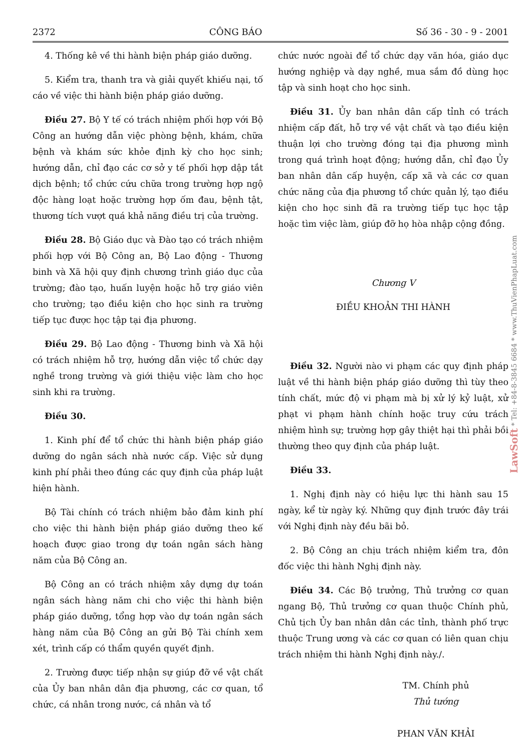2372 CÔNG BÁO Số 36 - 30 - 9 - 2001
4. Thống kê về thi hành biện pháp giáo dưỡng.
5. Kiểm tra, thanh tra và giải quyết khiếu nại, tố cáo về việc thi hành biện pháp giáo dưỡng.
Điều 27. Bộ Y tế có trách nhiệm phối hợp với Bộ Công an hướng dẫn việc phòng bệnh, khám, chữa bệnh và khám sức khỏe định kỳ cho học sinh; hướng dẫn, chỉ đạo các cơ sở y tế phối hợp dập tắt dịch bệnh; tổ chức cứu chữa trong trường hợp ngộ độc hàng loạt hoặc trường hợp ốm đau, bệnh tật, thương tích vượt quá khả năng điều trị của trường.
Điều 28. Bộ Giáo dục và Đào tạo có trách nhiệm phối hợp với Bộ Công an, Bộ Lao động - Thương binh và Xã hội quy định chương trình giáo dục của trường; đào tạo, huấn luyện hoặc hỗ trợ giáo viên cho trường; tạo điều kiện cho học sinh ra trường tiếp tục được học tập tại địa phương.
Điều 29. Bộ Lao động - Thương binh và Xã hội có trách nhiệm hỗ trợ, hướng dẫn việc tổ chức dạy nghề trong trường và giới thiệu việc làm cho học sinh khi ra trường.
Điều 30.
1. Kinh phí để tổ chức thi hành biện pháp giáo dưỡng do ngân sách nhà nước cấp. Việc sử dụng kinh phí phải theo đúng các quy định của pháp luật hiện hành.
Bộ Tài chính có trách nhiệm bảo đảm kinh phí cho việc thi hành biện pháp giáo dưỡng theo kế hoạch được giao trong dự toán ngân sách hàng năm của Bộ Công an.
Bộ Công an có trách nhiệm xây dựng dự toán ngân sách hàng năm chi cho việc thi hành biện pháp giáo dưỡng, tổng hợp vào dự toán ngân sách hàng năm của Bộ Công an gửi Bộ Tài chính xem xét, trình cấp có thẩm quyền quyết định.
2. Trường được tiếp nhận sự giúp đỡ về vật chất của Ủy ban nhân dân địa phương, các cơ quan, tổ chức, cá nhân trong nước, cá nhân và tổ
chức nước ngoài để tổ chức dạy văn hóa, giáo dục hướng nghiệp và dạy nghề, mua sắm đồ dùng học tập và sinh hoạt cho học sinh.
Điều 31. Ủy ban nhân dân cấp tỉnh có trách nhiệm cấp đất, hỗ trợ về vật chất và tạo điều kiện thuận lợi cho trường đóng tại địa phương mình trong quá trình hoạt động; hướng dẫn, chỉ đạo Ủy ban nhân dân cấp huyện, cấp xã và các cơ quan chức năng của địa phương tổ chức quản lý, tạo điều kiện cho học sinh đã ra trường tiếp tục học tập hoặc tìm việc làm, giúp đỡ họ hòa nhập cộng đồng.
Chương V
ĐIỀU KHOẢN THI HÀNH
Điều 32. Người nào vi phạm các quy định pháp luật về thi hành biện pháp giáo dưỡng thì tùy theo tính chất, mức độ vi phạm mà bị xử lý kỷ luật, xử phạt vi phạm hành chính hoặc truy cứu trách nhiệm hình sự; trường hợp gây thiệt hại thì phải bồi thường theo quy định của pháp luật.
Điều 33.
1. Nghị định này có hiệu lực thi hành sau 15 ngày, kể từ ngày ký. Những quy định trước đây trái với Nghị định này đều bãi bỏ.
2. Bộ Công an chịu trách nhiệm kiểm tra, đôn đốc việc thi hành Nghị định này.
Điều 34. Các Bộ trưởng, Thủ trưởng cơ quan ngang Bộ, Thủ trưởng cơ quan thuộc Chính phủ, Chủ tịch Ủy ban nhân dân các tỉnh, thành phố trực thuộc Trung ương và các cơ quan có liên quan chịu trách nhiệm thi hành Nghị định này./.
TM. Chính phủ
Thủ tướng
PHAN VĂN KHẢI
LawSoft * Tel: +84-8-3845 6684 * www.ThuVienPhapLuat.com